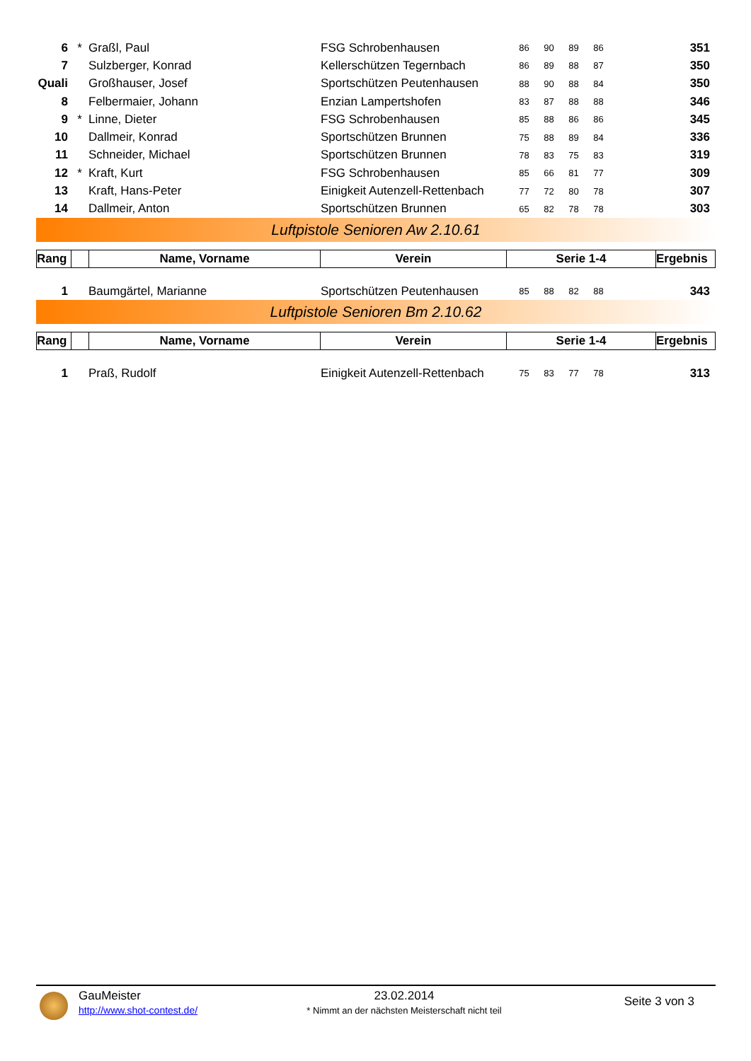| 6 | * | Graßl, Paul | FSG Schrobenhausen | 86 | 90 | 89 | 86 | 351 |
| 7 | | Sulzberger, Konrad | Kellerschützen Tegernbach | 86 | 89 | 88 | 87 | 350 |
| Quali | | Großhauser, Josef | Sportschützen Peutenhausen | 88 | 90 | 88 | 84 | 350 |
| 8 | | Felbermaier, Johann | Enzian Lampertshofen | 83 | 87 | 88 | 88 | 346 |
| 9 | * | Linne, Dieter | FSG Schrobenhausen | 85 | 88 | 86 | 86 | 345 |
| 10 | | Dallmeir, Konrad | Sportschützen Brunnen | 75 | 88 | 89 | 84 | 336 |
| 11 | | Schneider, Michael | Sportschützen Brunnen | 78 | 83 | 75 | 83 | 319 |
| 12 | * | Kraft, Kurt | FSG Schrobenhausen | 85 | 66 | 81 | 77 | 309 |
| 13 | | Kraft, Hans-Peter | Einigkeit Autenzell-Rettenbach | 77 | 72 | 80 | 78 | 307 |
| 14 | | Dallmeir, Anton | Sportschützen Brunnen | 65 | 82 | 78 | 78 | 303 |
Luftpistole Senioren Aw 2.10.61
| Rang | | Name, Vorname | Verein | Serie 1-4 | Ergebnis |
| 1 | | Baumgärtel, Marianne | Sportschützen Peutenhausen | 85 | 88 | 82 | 88 | 343 |
Luftpistole Senioren Bm 2.10.62
| Rang | | Name, Vorname | Verein | Serie 1-4 | Ergebnis |
| 1 | | Praß, Rudolf | Einigkeit Autenzell-Rettenbach | 75 | 83 | 77 | 78 | 313 |
GauMeister
http://www.shot-contest.de/
23.02.2014
* Nimmt an der nächsten Meisterschaft nicht teil
Seite 3 von 3